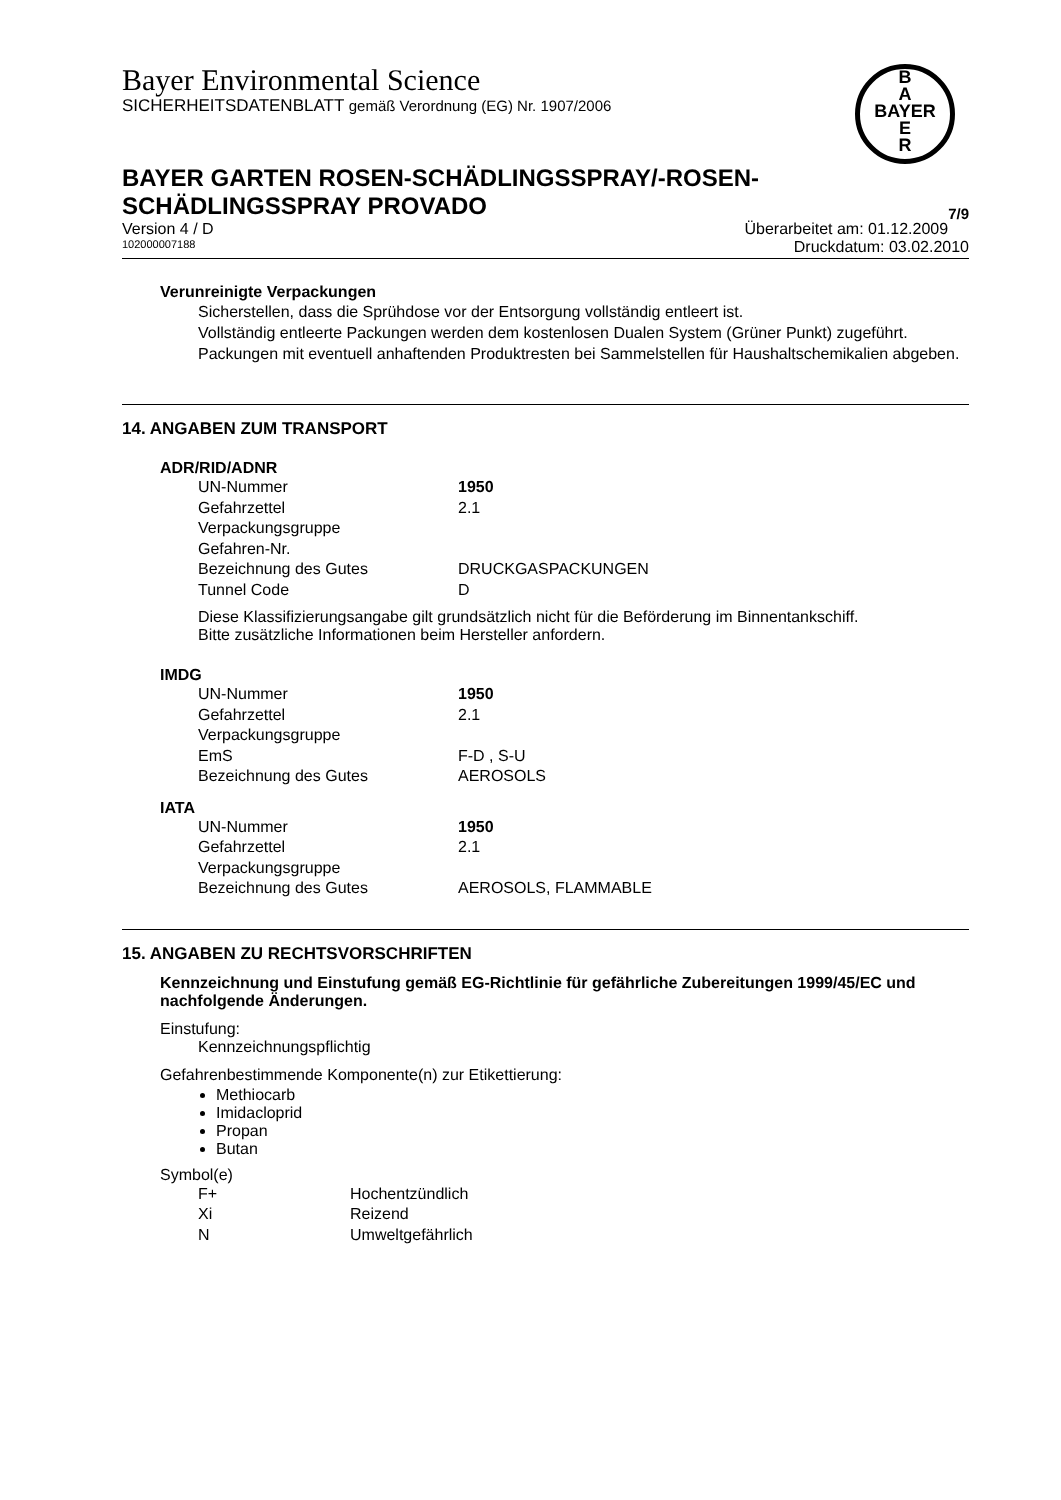Bayer Environmental Science
SICHERHEITSDATENBLATT gemäß Verordnung (EG) Nr. 1907/2006
B
A
BAYER
E
R
BAYER GARTEN ROSEN-SCHÄDLINGSSPRAY/-ROSEN-
SCHÄDLINGSSPRAY PROVADO 7/9
Version 4 / D Überarbeitet am: 01.12.2009
102000007188 Druckdatum: 03.02.2010
Verunreinigte Verpackungen
Sicherstellen, dass die Sprühdose vor der Entsorgung vollständig entleert ist.
Vollständig entleerte Packungen werden dem kostenlosen Dualen System (Grüner Punkt) zugeführt. Packungen mit eventuell anhaftenden Produktresten bei Sammelstellen für Haushaltschemikalien abgeben.
14. ANGABEN ZUM TRANSPORT
ADR/RID/ADNR
| UN-Nummer | 1950 |
| Gefahrzettel | 2.1 |
| Verpackungsgruppe | |
| Gefahren-Nr. | |
| Bezeichnung des Gutes | DRUCKGASPACKUNGEN |
| Tunnel Code | D |
Diese Klassifizierungsangabe gilt grundsätzlich nicht für die Beförderung im Binnentankschiff.
Bitte zusätzliche Informationen beim Hersteller anfordern.
IMDG
| UN-Nummer | 1950 |
| Gefahrzettel | 2.1 |
| Verpackungsgruppe | |
| EmS | F-D , S-U |
| Bezeichnung des Gutes | AEROSOLS |
IATA
| UN-Nummer | 1950 |
| Gefahrzettel | 2.1 |
| Verpackungsgruppe | |
| Bezeichnung des Gutes | AEROSOLS, FLAMMABLE |
15. ANGABEN ZU RECHTSVORSCHRIFTEN
Kennzeichnung und Einstufung gemäß EG-Richtlinie für gefährliche Zubereitungen 1999/45/EC und nachfolgende Änderungen.
Einstufung:
Kennzeichnungspflichtig
Gefahrenbestimmende Komponente(n) zur Etikettierung:
Methiocarb
Imidacloprid
Propan
Butan
Symbol(e)
| F+ | Hochentzündlich |
| Xi | Reizend |
| N | Umweltgefährlich |